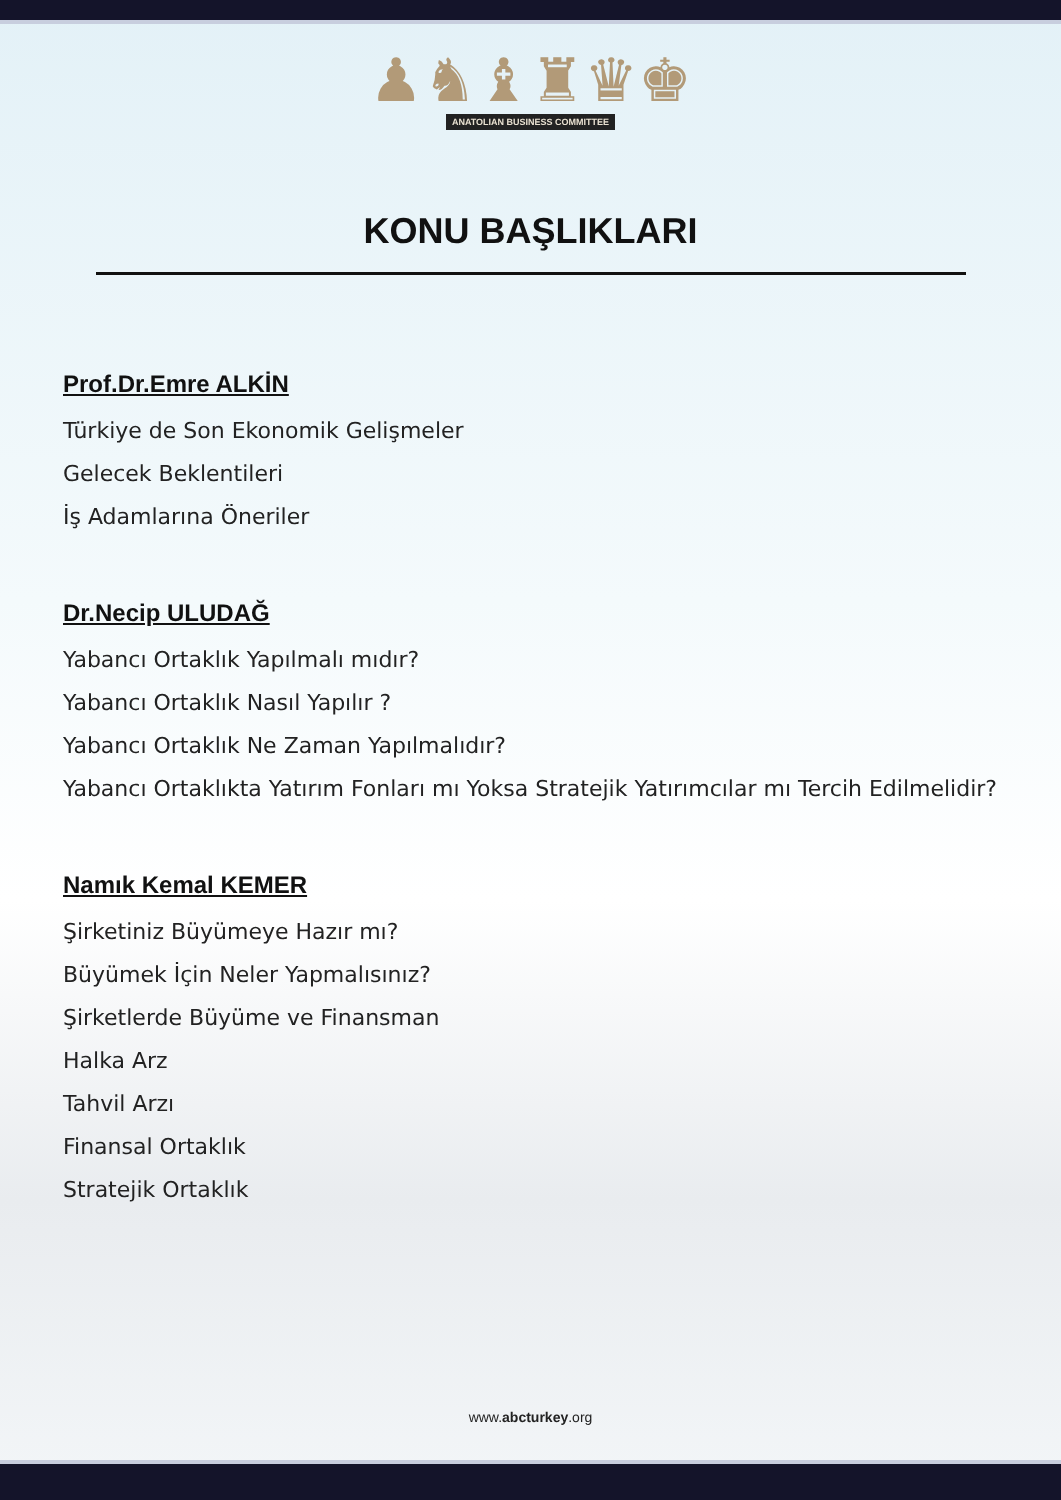♟♞♝♜♛♚
ANATOLIAN BUSINESS COMMITTEE
KONU BAŞLIKLARI
Prof.Dr.Emre ALKİN
Türkiye de Son Ekonomik Gelişmeler
Gelecek Beklentileri
İş Adamlarına Öneriler
Dr.Necip ULUDAĞ
Yabancı Ortaklık Yapılmalı mıdır?
Yabancı Ortaklık Nasıl Yapılır ?
Yabancı Ortaklık Ne Zaman Yapılmalıdır?
Yabancı Ortaklıkta Yatırım Fonları mı Yoksa Stratejik Yatırımcılar mı Tercih Edilmelidir?
Namık Kemal KEMER
Şirketiniz Büyümeye Hazır mı?
Büyümek İçin Neler Yapmalısınız?
Şirketlerde Büyüme ve Finansman
Halka Arz
Tahvil Arzı
Finansal Ortaklık
Stratejik Ortaklık
www.abcturkey.org